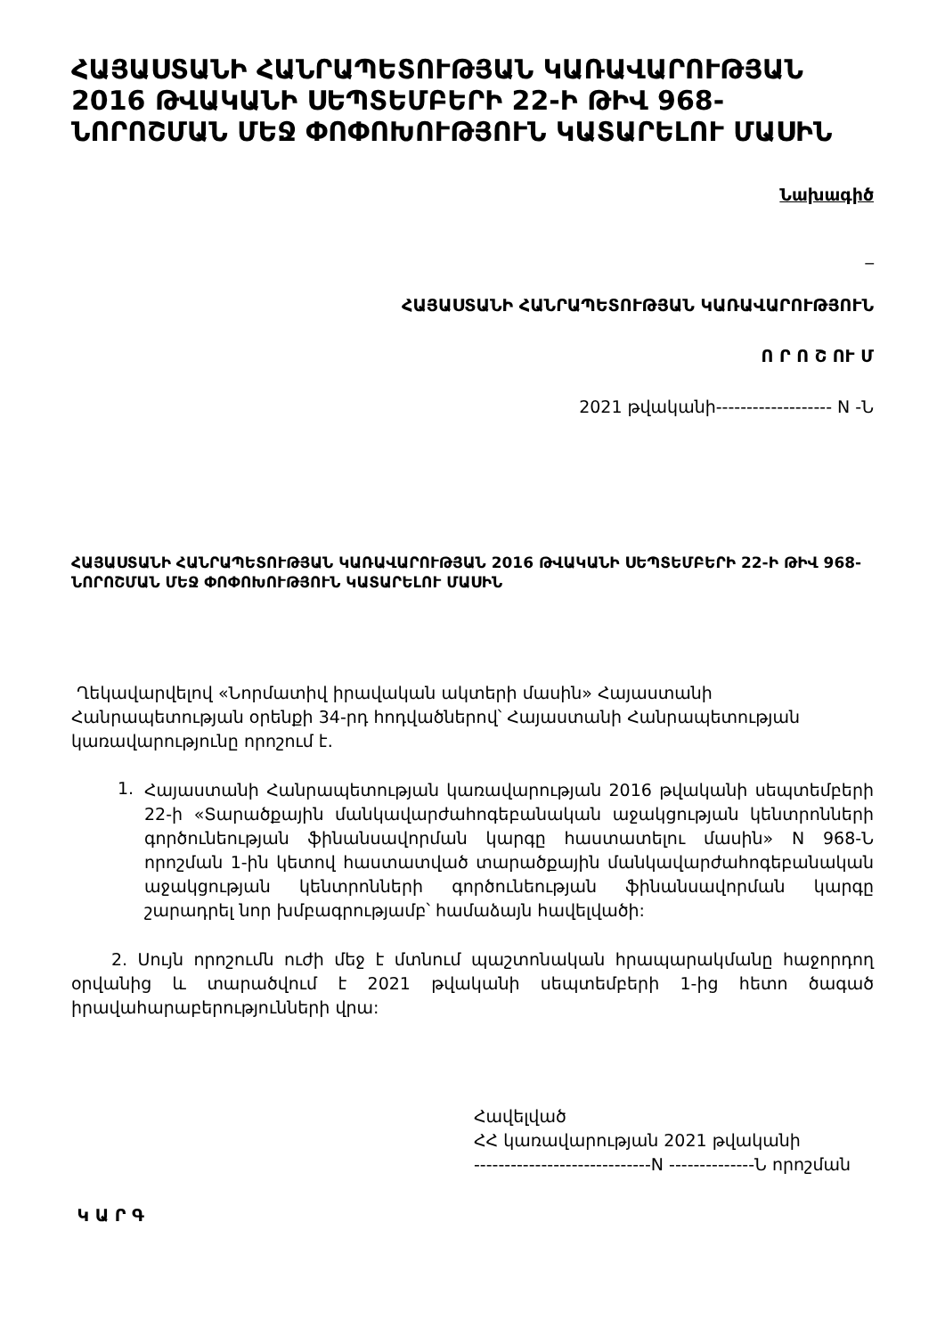ՀԱՅԱՍՏԱՆԻ ՀԱՆՐԱՊԵՏՈՒԹՅԱՆ ԿԱՌԱՎԱՐՈՒԹՅԱՆ 2016 ԹՎԱԿԱՆԻ ՍԵՊՏԵՄԲԵՐԻ 22-Ի ԹԻՎ 968-ՆՈՐՈՇՄԱՆ ՄԵՋ ՓՈՓՈԽՈՒԹՅՈՒՆ ԿԱՏԱՐԵԼՈՒ ՄԱՍԻՆ
Նախագիծ
_
ՀԱՅԱՍՏԱՆԻ ՀԱՆՐԱՊԵՏՈՒԹՅԱՆ ԿԱՌԱՎԱՐՈՒԹՅՈՒՆ
Ո Ր Ո Շ ՈՒ Մ
2021 թվականի------------------- N -Ն
ՀԱՅԱՍՏԱՆԻ ՀԱՆՐԱՊԵՏՈՒԹՅԱՆ ԿԱՌԱՎԱՐՈՒԹՅԱՆ 2016 ԹՎԱԿԱՆԻ ՍԵՊՏԵՄԲԵՐԻ 22-Ի ԹԻՎ 968-ՆՈՐՈՇՄԱՆ ՄԵՋ ՓՈՓՈԽՈՒԹՅՈՒՆ ԿԱՏԱՐԵԼՈՒ ՄԱՍԻՆ
Ղեկավարվելով «Նորմատիվ իրավական ակտերի մասին» Հայաստանի Հանրապետության օրենքի 34-րդ հոդվածներով՝ Հայաստանի Հանրապետության կառավարությունը որոշում է.
1.
Հայաստանի Հանրապետության կառավարության 2016 թվականի սեպտեմբերի 22-ի «Տարածքային մանկավարժահոգեբանական աջակցության կենտրոնների գործունեության ֆինանսավորման կարգը հաստատելու մասին» N 968-Ն որոշման 1-ին կետով հաստատված տարածքային մանկավարժահոգեբանական աջակցության կենտրոնների գործունեության ֆինանսավորման կարգը շարադրել նոր խմբագրությամբ՝ համաձայն հավելվածի:
2. Սույն որոշումն ուժի մեջ է մտնում պաշտոնական հրապարակմանը հաջորդող օրվանից և տարածվում է 2021 թվականի սեպտեմբերի 1-ից հետո ծագած իրավահարաբերությունների վրա:
Հավելված
ՀՀ կառավարության 2021 թվականի
-----------------------------N --------------Ն որոշման
Կ Ա Ր Գ